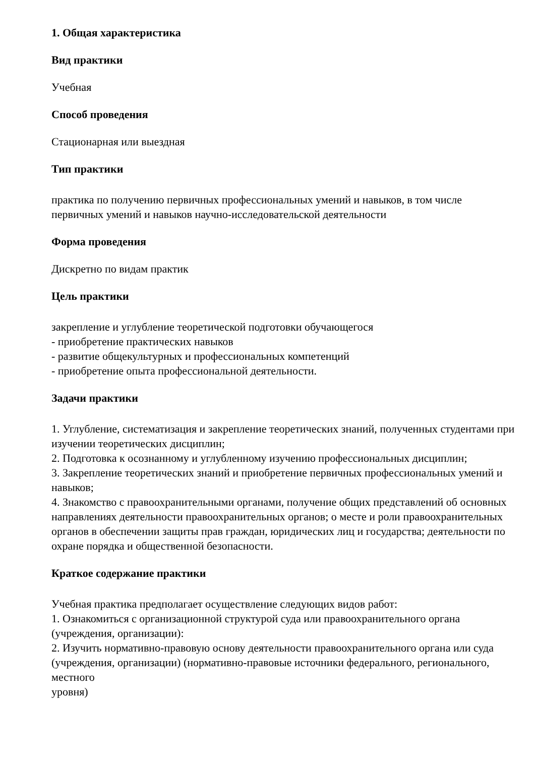1. Общая характеристика
Вид практики
Учебная
Способ проведения
Стационарная или выездная
Тип практики
практика по получению первичных профессиональных умений и навыков, в том числе первичных умений и навыков научно-исследовательской деятельности
Форма проведения
Дискретно по видам практик
Цель практики
закрепление и углубление теоретической подготовки обучающегося
- приобретение практических навыков
- развитие общекультурных и профессиональных компетенций
- приобретение опыта профессиональной деятельности.
Задачи практики
1. Углубление, систематизация и закрепление теоретических знаний, полученных студентами при изучении теоретических дисциплин;
2. Подготовка к осознанному и углубленному изучению профессиональных дисциплин;
3. Закрепление теоретических знаний и приобретение первичных профессиональных умений и навыков;
4. Знакомство с правоохранительными органами, получение общих представлений об основных направлениях деятельности правоохранительных органов; о месте и роли правоохранительных органов в обеспечении защиты прав граждан, юридических лиц и государства; деятельности по охране порядка и общественной безопасности.
Краткое содержание практики
Учебная практика предполагает осуществление следующих видов работ:
1. Ознакомиться с организационной структурой суда или правоохранительного органа (учреждения, организации):
2. Изучить нормативно-правовую основу деятельности правоохранительного органа или суда
(учреждения, организации) (нормативно-правовые источники федерального, регионального, местного
уровня)